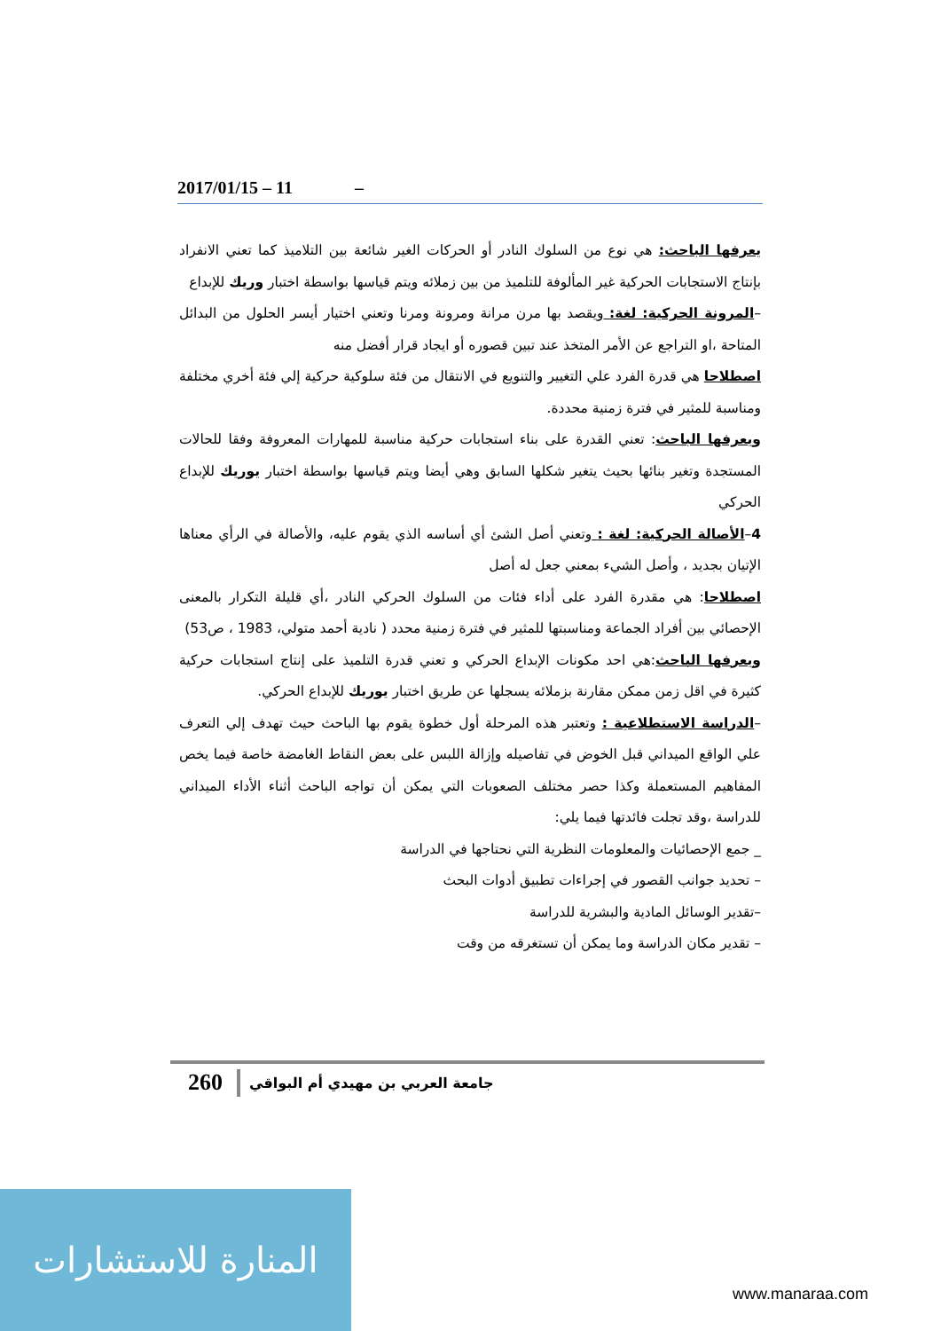2017/01/15 – 11 –
يعرفها الباحث: هي نوع من السلوك النادر أو الحركات الغير شائعة بين التلاميذ كما تعني الانفراد بإنتاج الاستجابات الحركية غير المألوفة للتلميذ من بين زملائه ويتم قياسها بواسطة اختبار وريك للإبداع
–المرونة الحركية: لغة: ويقصد بها مرن مرانة ومرونة ومرنا وتعني اختيار أيسر الحلول من البدائل المتاحة ،او التراجع عن الأمر المتخذ عند تبين قصوره أو ايجاد قرار أفضل منه
اصطلاحا هي قدرة الفرد علي التغيير والتنويع في الانتقال من فئة سلوكية حركية إلي فئة أخري مختلفة ومناسبة للمثير في فترة زمنية محددة.
ويعرفها الباحث: تعني القدرة على بناء استجابات حركية مناسبة للمهارات المعروفة وفقا للحالات المستجدة وتغير بنائها بحيث يتغير شكلها السابق وهي أيضا ويتم قياسها بواسطة اختبار يوريك للإبداع الحركي
4–الأصالة الحركية: لغة : وتعني أصل الشئ أي أساسه الذي يقوم عليه، والأصالة في الرأي معناها الإتيان بجديد ، وأصل الشيء بمعني جعل له أصل
اصطلاحا: هي مقدرة الفرد على أداء فئات من السلوك الحركي النادر ،أي قليلة التكرار بالمعنى الإحصائي بين أفراد الجماعة ومناسبتها للمثير في فترة زمنية محدد ( نادية أحمد متولي، 1983 ، ص53)
ويعرفها الباحث:هي احد مكونات الإبداع الحركي و تعني قدرة التلميذ على إنتاج استجابات حركية كثيرة في اقل زمن ممكن مقارنة بزملائه يسجلها عن طريق اختبار يوريك للإبداع الحركي.
–الدراسة الاستطلاعية : وتعتبر هذه المرحلة أول خطوة يقوم بها الباحث حيث تهدف إلي التعرف علي الواقع الميداني قبل الخوض في تفاصيله وإزالة اللبس على بعض النقاط الغامضة خاصة فيما يخص المفاهيم المستعملة وكذا حصر مختلف الصعوبات التي يمكن أن تواجه الباحث أثناء الأداء الميداني للدراسة ،وقد تجلت فائدتها فيما يلي:
_ جمع الإحصائيات والمعلومات النظرية التي نحتاجها في الدراسة
– تحديد جوانب القصور في إجراءات تطبيق أدوات البحث
–تقدير الوسائل المادية والبشرية للدراسة
– تقدير مكان الدراسة وما يمكن أن تستغرقه من وقت
260 جامعة العربي بن مهيدي أم البواقي
المنارة للاستشارات
www.manaraa.com